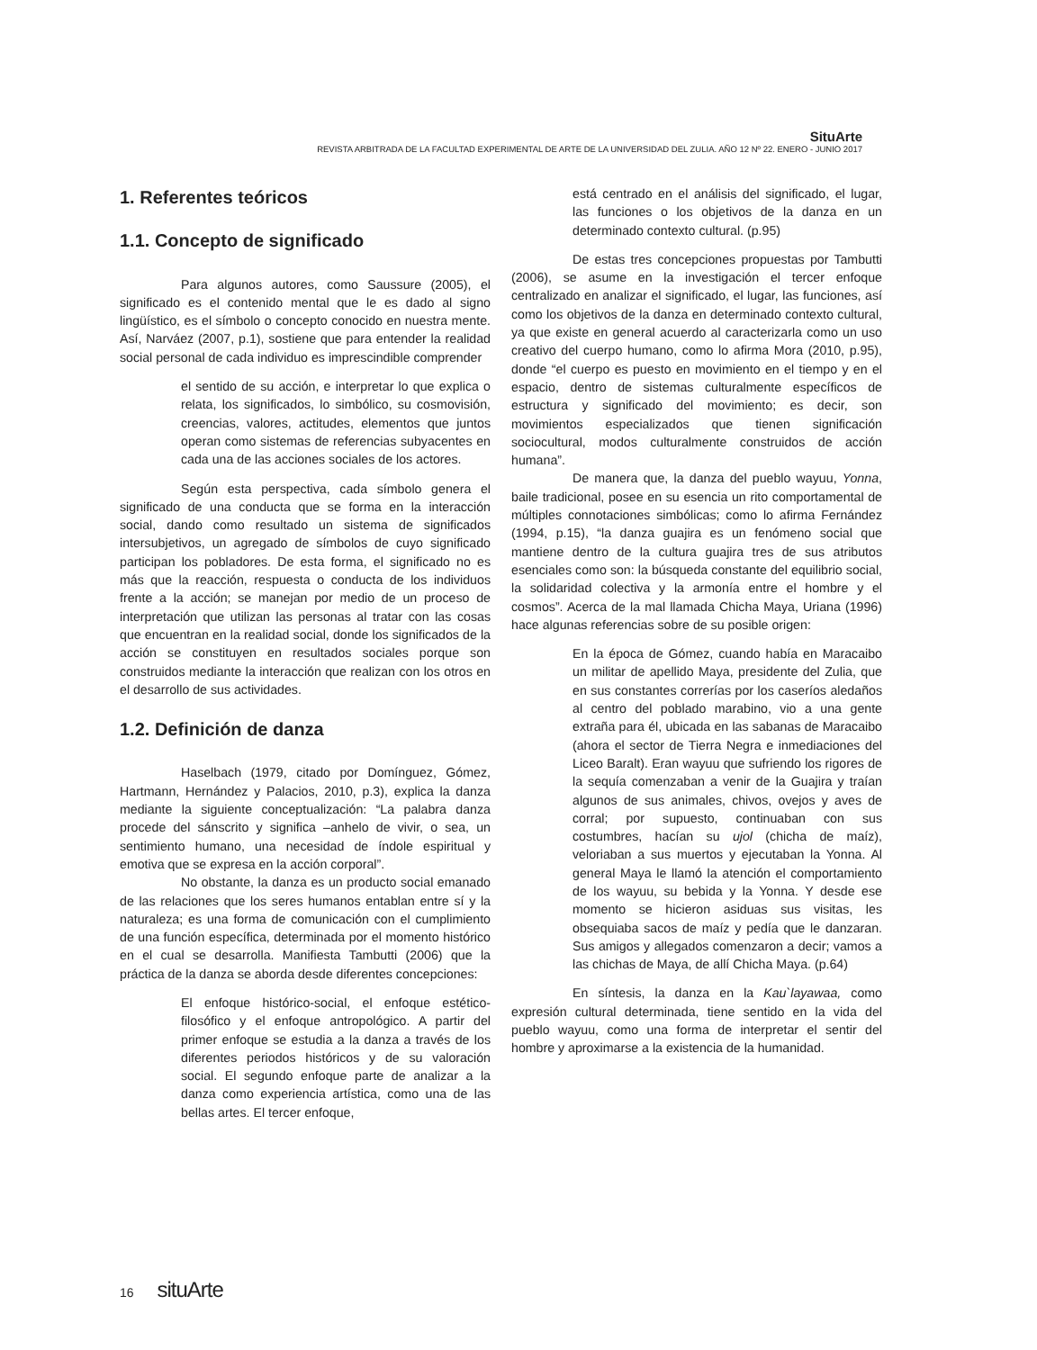SituArte
REVISTA ARBITRADA DE LA FACULTAD EXPERIMENTAL DE ARTE DE LA UNIVERSIDAD DEL ZULIA. AÑO 12 Nº 22. ENERO - JUNIO 2017
1. Referentes teóricos
1.1. Concepto de significado
Para algunos autores, como Saussure (2005), el significado es el contenido mental que le es dado al signo lingüístico, es el símbolo o concepto conocido en nuestra mente. Así, Narváez (2007, p.1), sostiene que para entender la realidad social personal de cada individuo es imprescindible comprender
el sentido de su acción, e interpretar lo que explica o relata, los significados, lo simbólico, su cosmovisión, creencias, valores, actitudes, elementos que juntos operan como sistemas de referencias subyacentes en cada una de las acciones sociales de los actores.
Según esta perspectiva, cada símbolo genera el significado de una conducta que se forma en la interacción social, dando como resultado un sistema de significados intersubjetivos, un agregado de símbolos de cuyo significado participan los pobladores. De esta forma, el significado no es más que la reacción, respuesta o conducta de los individuos frente a la acción; se manejan por medio de un proceso de interpretación que utilizan las personas al tratar con las cosas que encuentran en la realidad social, donde los significados de la acción se constituyen en resultados sociales porque son construidos mediante la interacción que realizan con los otros en el desarrollo de sus actividades.
1.2. Definición de danza
Haselbach (1979, citado por Domínguez, Gómez, Hartmann, Hernández y Palacios, 2010, p.3), explica la danza mediante la siguiente conceptualización: “La palabra danza procede del sánscrito y significa –anhelo de vivir, o sea, un sentimiento humano, una necesidad de índole espiritual y emotiva que se expresa en la acción corporal”.
No obstante, la danza es un producto social emanado de las relaciones que los seres humanos entablan entre sí y la naturaleza; es una forma de comunicación con el cumplimiento de una función específica, determinada por el momento histórico en el cual se desarrolla. Manifiesta Tambutti (2006) que la práctica de la danza se aborda desde diferentes concepciones:
El enfoque histórico-social, el enfoque estético-filosófico y el enfoque antropológico. A partir del primer enfoque se estudia a la danza a través de los diferentes periodos históricos y de su valoración social. El segundo enfoque parte de analizar a la danza como experiencia artística, como una de las bellas artes. El tercer enfoque,
está centrado en el análisis del significado, el lugar, las funciones o los objetivos de la danza en un determinado contexto cultural. (p.95)
De estas tres concepciones propuestas por Tambutti (2006), se asume en la investigación el tercer enfoque centralizado en analizar el significado, el lugar, las funciones, así como los objetivos de la danza en determinado contexto cultural, ya que existe en general acuerdo al caracterizarla como un uso creativo del cuerpo humano, como lo afirma Mora (2010, p.95), donde “el cuerpo es puesto en movimiento en el tiempo y en el espacio, dentro de sistemas culturalmente específicos de estructura y significado del movimiento; es decir, son movimientos especializados que tienen significación sociocultural, modos culturalmente construidos de acción humana”.
De manera que, la danza del pueblo wayuu, Yonna, baile tradicional, posee en su esencia un rito comportamental de múltiples connotaciones simbólicas; como lo afirma Fernández (1994, p.15), “la danza guajira es un fenómeno social que mantiene dentro de la cultura guajira tres de sus atributos esenciales como son: la búsqueda constante del equilibrio social, la solidaridad colectiva y la armonía entre el hombre y el cosmos”. Acerca de la mal llamada Chicha Maya, Uriana (1996) hace algunas referencias sobre de su posible origen:
En la época de Gómez, cuando había en Maracaibo un militar de apellido Maya, presidente del Zulia, que en sus constantes correrías por los caseríos aledaños al centro del poblado marabino, vio a una gente extraña para él, ubicada en las sabanas de Maracaibo (ahora el sector de Tierra Negra e inmediaciones del Liceo Baralt). Eran wayuu que sufriendo los rigores de la sequía comenzaban a venir de la Guajira y traían algunos de sus animales, chivos, ovejos y aves de corral; por supuesto, continuaban con sus costumbres, hacían su ujol (chicha de maíz), veloriaban a sus muertos y ejecutaban la Yonna. Al general Maya le llamó la atención el comportamiento de los wayuu, su bebida y la Yonna. Y desde ese momento se hicieron asiduas sus visitas, les obsequiaba sacos de maíz y pedía que le danzaran. Sus amigos y allegados comenzaron a decir; vamos a las chichas de Maya, de allí Chicha Maya. (p.64)
En síntesis, la danza en la Kau`layawaa, como expresión cultural determinada, tiene sentido en la vida del pueblo wayuu, como una forma de interpretar el sentir del hombre y aproximarse a la existencia de la humanidad.
16 situArte